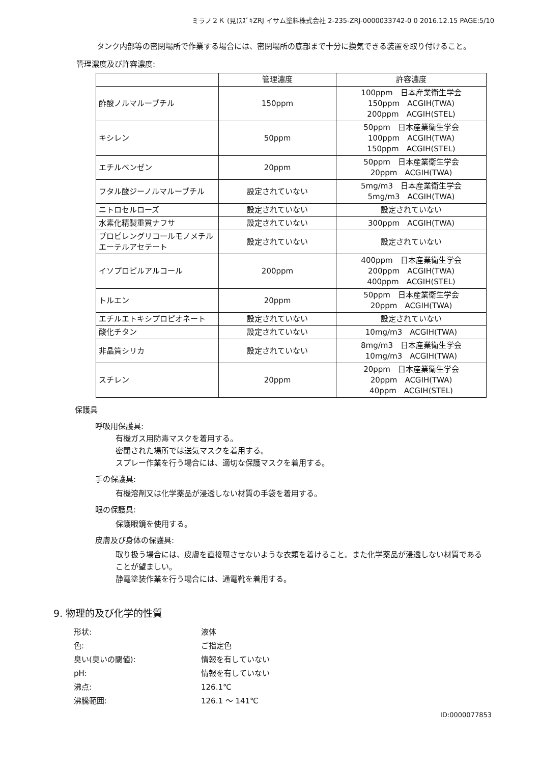ミラノ２Ｋ (見)ｽｽﾞｷZRJ イサム塗料株式会社 2-235-ZRJ-0000033742-0 0 2016.12.15 PAGE:5/10
タンク内部等の密閉場所で作業する場合には、密閉場所の底部まで十分に換気できる装置を取り付けること。
管理濃度及び許容濃度:
| | 管理濃度 | 許容濃度 |
| --- | --- | --- |
| 酢酸ノルマルーブチル | 150ppm | 100ppm 日本産業衛生学会 150ppm ACGIH(TWA) 200ppm ACGIH(STEL) |
| キシレン | 50ppm | 50ppm 日本産業衛生学会 100ppm ACGIH(TWA) 150ppm ACGIH(STEL) |
| エチルベンゼン | 20ppm | 50ppm 日本産業衛生学会 20ppm ACGIH(TWA) |
| フタル酸ジーノルマルーブチル | 設定されていない | 5mg/m3 日本産業衛生学会 5mg/m3 ACGIH(TWA) |
| ニトロセルローズ | 設定されていない | 設定されていない |
| 水素化精製重質ナフサ | 設定されていない | 300ppm ACGIH(TWA) |
| プロピレングリコールモノメチルエーテルアセテート | 設定されていない | 設定されていない |
| イソプロピルアルコール | 200ppm | 400ppm 日本産業衛生学会 200ppm ACGIH(TWA) 400ppm ACGIH(STEL) |
| トルエン | 20ppm | 50ppm 日本産業衛生学会 20ppm ACGIH(TWA) |
| エチルエトキシプロピオネート | 設定されていない | 設定されていない |
| 酸化チタン | 設定されていない | 10mg/m3 ACGIH(TWA) |
| 非晶質シリカ | 設定されていない | 8mg/m3 日本産業衛生学会 10mg/m3 ACGIH(TWA) |
| スチレン | 20ppm | 20ppm 日本産業衛生学会 20ppm ACGIH(TWA) 40ppm ACGIH(STEL) |
保護具
呼吸用保護具:
有機ガス用防毒マスクを着用する。
密閉された場所では送気マスクを着用する。
スプレー作業を行う場合には、適切な保護マスクを着用する。
手の保護具:
有機溶剤又は化学薬品が浸透しない材質の手袋を着用する。
眼の保護具:
保護眼鏡を使用する。
皮膚及び身体の保護具:
取り扱う場合には、皮膚を直接曝させないような衣類を着けること。また化学薬品が浸透しない材質であることが望ましい。
静電塗装作業を行う場合には、通電靴を着用する。
9. 物理的及び化学的性質
形状: 液体
色: ご指定色
臭い(臭いの閾値): 情報を有していない
pH: 情報を有していない
沸点: 126.1℃
沸騰範囲: 126.1 ～ 141℃
ID:0000077853